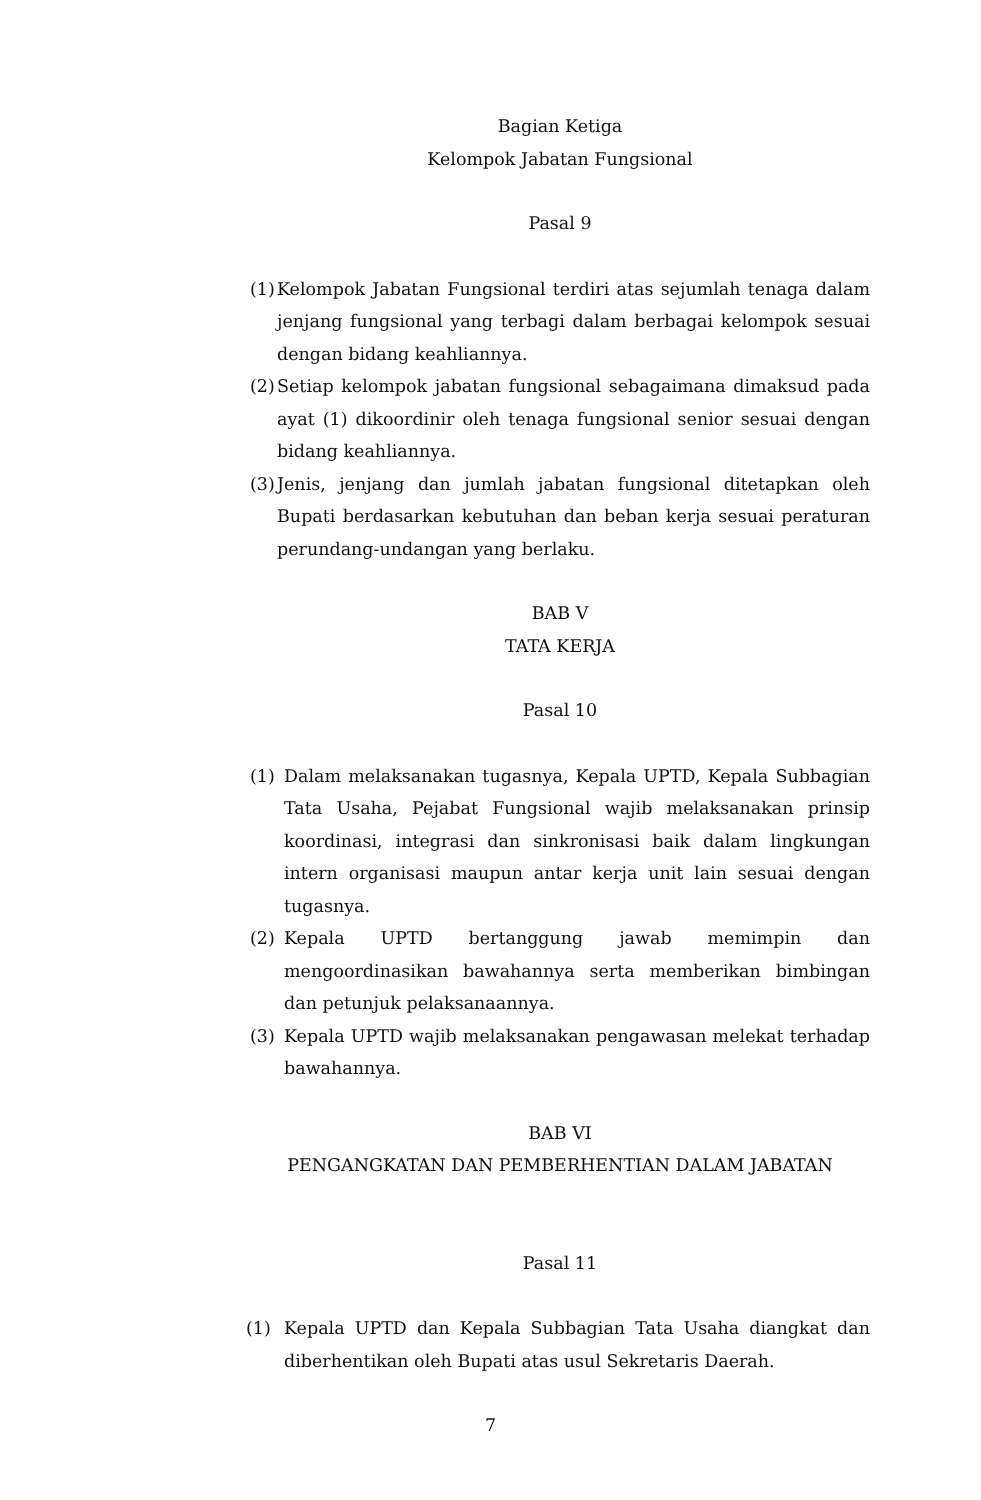Bagian Ketiga
Kelompok Jabatan Fungsional
Pasal 9
(1) Kelompok Jabatan Fungsional terdiri atas sejumlah tenaga dalam jenjang fungsional yang terbagi dalam berbagai kelompok sesuai dengan bidang keahliannya.
(2) Setiap kelompok jabatan fungsional sebagaimana dimaksud pada ayat (1) dikoordinir oleh tenaga fungsional senior sesuai dengan bidang keahliannya.
(3) Jenis, jenjang dan jumlah jabatan fungsional ditetapkan oleh Bupati berdasarkan kebutuhan dan beban kerja sesuai peraturan perundang-undangan yang berlaku.
BAB V
TATA KERJA
Pasal 10
(1) Dalam melaksanakan tugasnya, Kepala UPTD, Kepala Subbagian Tata Usaha, Pejabat Fungsional wajib melaksanakan prinsip koordinasi, integrasi dan sinkronisasi baik dalam lingkungan intern organisasi maupun antar kerja unit lain sesuai dengan tugasnya.
(2) Kepala UPTD bertanggung jawab memimpin dan mengoordinasikan bawahannya serta memberikan bimbingan dan petunjuk pelaksanaannya.
(3) Kepala UPTD wajib melaksanakan pengawasan melekat terhadap bawahannya.
BAB VI
PENGANGKATAN DAN PEMBERHENTIAN DALAM JABATAN
Pasal 11
(1) Kepala UPTD dan Kepala Subbagian Tata Usaha diangkat dan diberhentikan oleh Bupati atas usul Sekretaris Daerah.
7